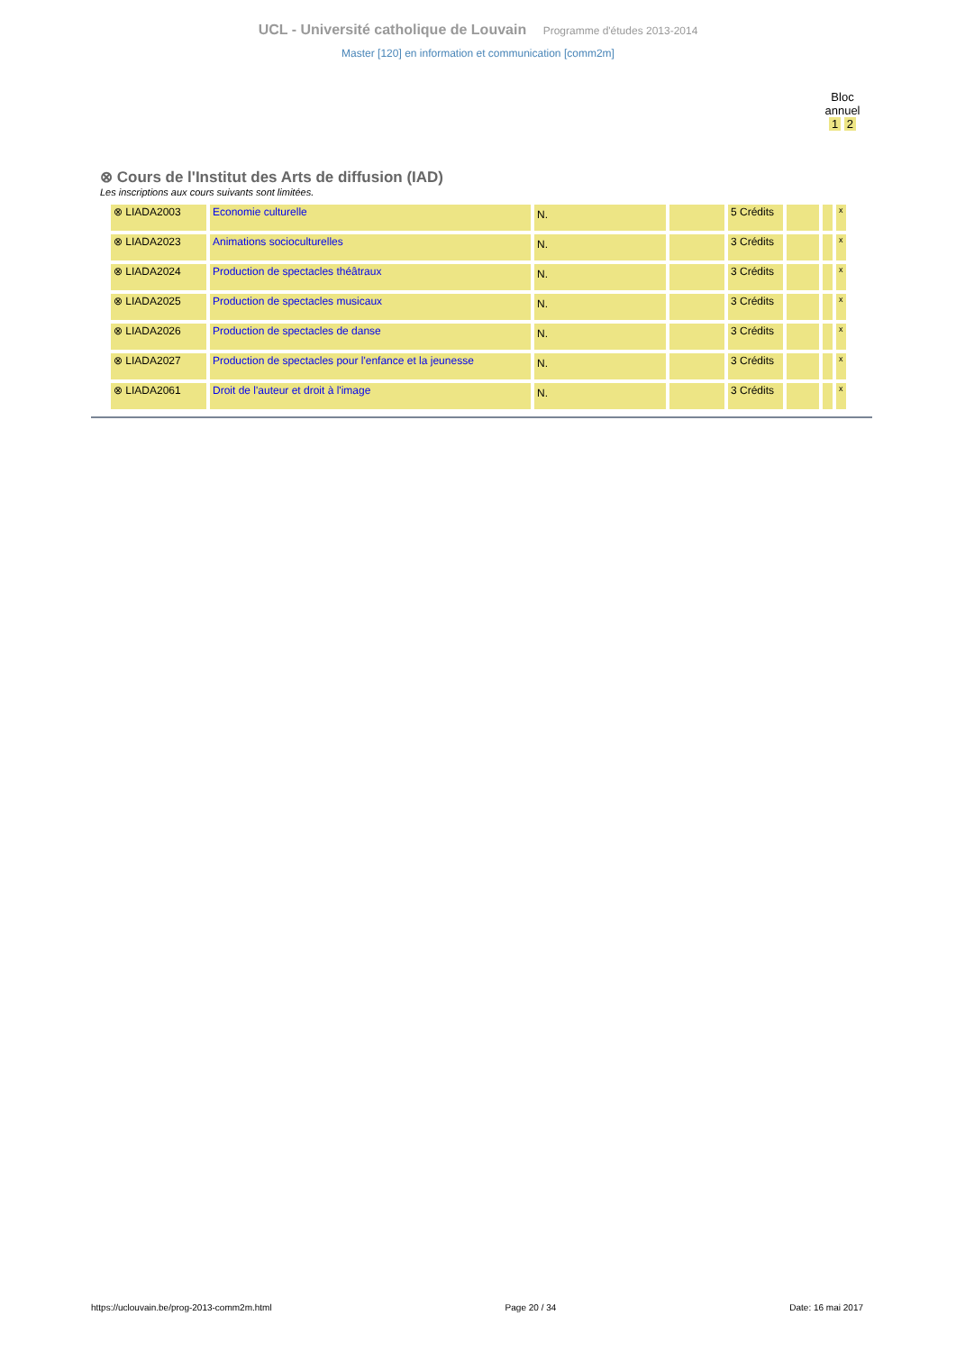UCL - Université catholique de Louvain Programme d'études 2013-2014
Master [120] en information et communication [comm2m]
Bloc
annuel
1 2
⊗ Cours de l'Institut des Arts de diffusion (IAD)
Les inscriptions aux cours suivants sont limitées.
| ⊗ LIADA2003 | Economie culturelle | N. | | 5 Crédits | | | x |
| ⊗ LIADA2023 | Animations socioculturelles | N. | | 3 Crédits | | | x |
| ⊗ LIADA2024 | Production de spectacles théâtraux | N. | | 3 Crédits | | | x |
| ⊗ LIADA2025 | Production de spectacles musicaux | N. | | 3 Crédits | | | x |
| ⊗ LIADA2026 | Production de spectacles de danse | N. | | 3 Crédits | | | x |
| ⊗ LIADA2027 | Production de spectacles pour l'enfance et la jeunesse | N. | | 3 Crédits | | | x |
| ⊗ LIADA2061 | Droit de l'auteur et droit à l'image | N. | | 3 Crédits | | | x |
https://uclouvain.be/prog-2013-comm2m.html Page 20 / 34 Date: 16 mai 2017